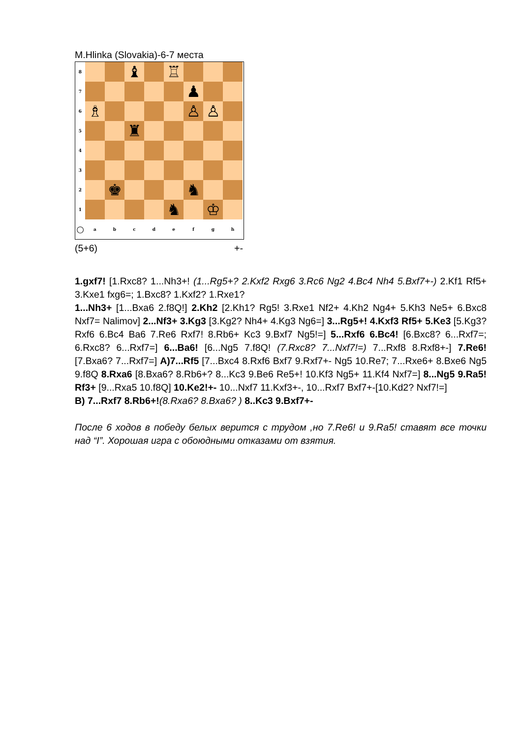M.Hlinka (Slovakia)-6-7 места
8
♝
♖
7
♟
6
♗
♙
♙
5
♜
4
3
2
♚
♞
1
♞
♔
○
a
b
c
d
e
f
g
h
(5+6) +-
1.gxf7! [1.Rxc8? 1...Nh3+! (1...Rg5+? 2.Kxf2 Rxg6 3.Rc6 Ng2 4.Bc4 Nh4 5.Bxf7+-) 2.Kf1 Rf5+ 3.Kxe1 fxg6=; 1.Bxc8? 1.Kxf2? 1.Rxe1?
1...Nh3+ [1...Bxa6 2.f8Q!] 2.Kh2 [2.Kh1? Rg5! 3.Rxe1 Nf2+ 4.Kh2 Ng4+ 5.Kh3 Ne5+ 6.Bxc8 Nxf7= Nalimov] 2...Nf3+ 3.Kg3 [3.Kg2? Nh4+ 4.Kg3 Ng6=] 3...Rg5+! 4.Kxf3 Rf5+ 5.Ke3 [5.Kg3? Rxf6 6.Bc4 Ba6 7.Re6 Rxf7! 8.Rb6+ Kc3 9.Bxf7 Ng5!=] 5...Rxf6 6.Bc4! [6.Bxc8? 6...Rxf7=; 6.Rxc8? 6...Rxf7=] 6...Ba6! [6...Ng5 7.f8Q! (7.Rxc8? 7...Nxf7!=) 7...Rxf8 8.Rxf8+-] 7.Re6! [7.Bxa6? 7...Rxf7=] A)7...Rf5 [7...Bxc4 8.Rxf6 Bxf7 9.Rxf7+- Ng5 10.Re7; 7...Rxe6+ 8.Bxe6 Ng5 9.f8Q 8.Rxa6 [8.Bxa6? 8.Rb6+? 8...Kc3 9.Be6 Re5+! 10.Kf3 Ng5+ 11.Kf4 Nxf7=] 8...Ng5 9.Ra5! Rf3+ [9...Rxa5 10.f8Q] 10.Ke2!+- 10...Nxf7 11.Kxf3+-, 10...Rxf7 Bxf7+-[10.Kd2? Nxf7!=]
B) 7...Rxf7 8.Rb6+!(8.Rxa6? 8.Bxa6? ) 8..Kc3 9.Bxf7+-
После 6 ходов в победу белых верится с трудом ,но 7.Re6! и 9.Ra5! ставят все точки над “I”. Хорошая игра с обоюдными отказами от взятия.